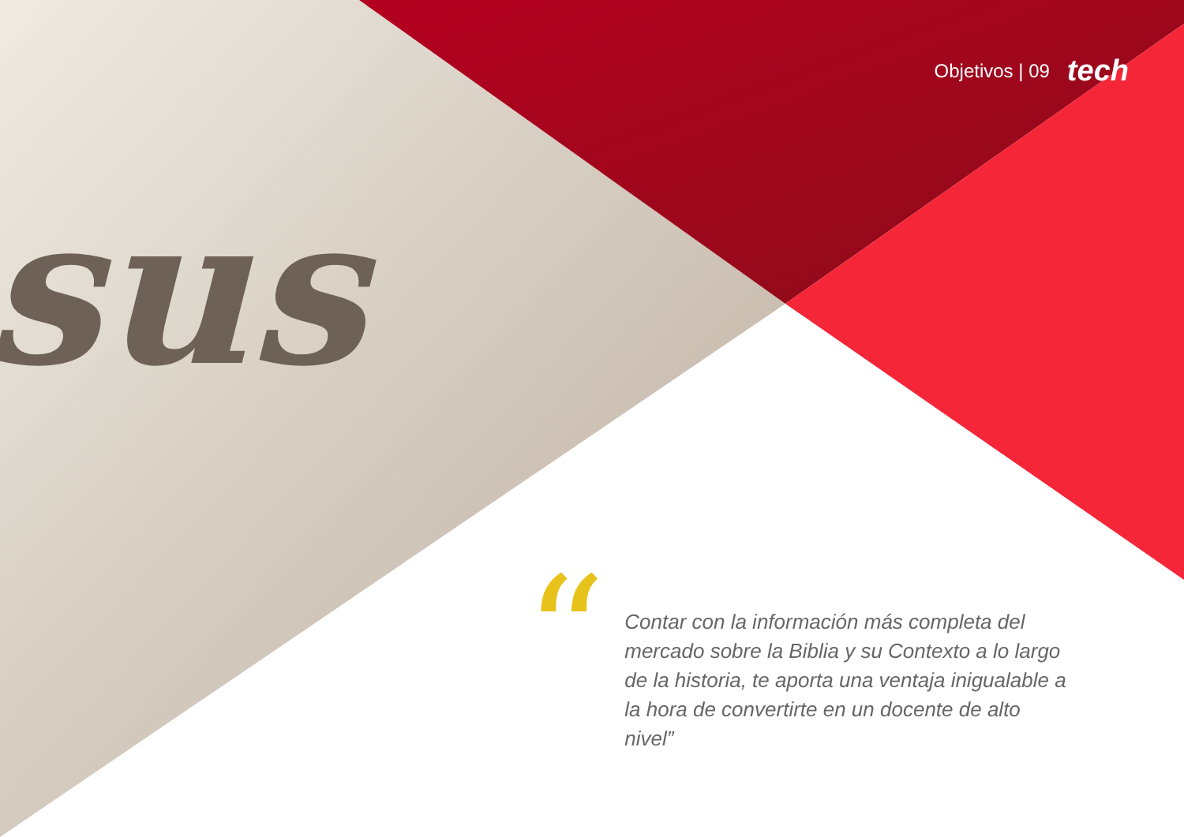sus
Objetivos | 09 tech
“
Contar con la información más completa del mercado sobre la Biblia y su Contexto a lo largo de la historia, te aporta una ventaja inigualable a la hora de convertirte en un docente de alto nivel”